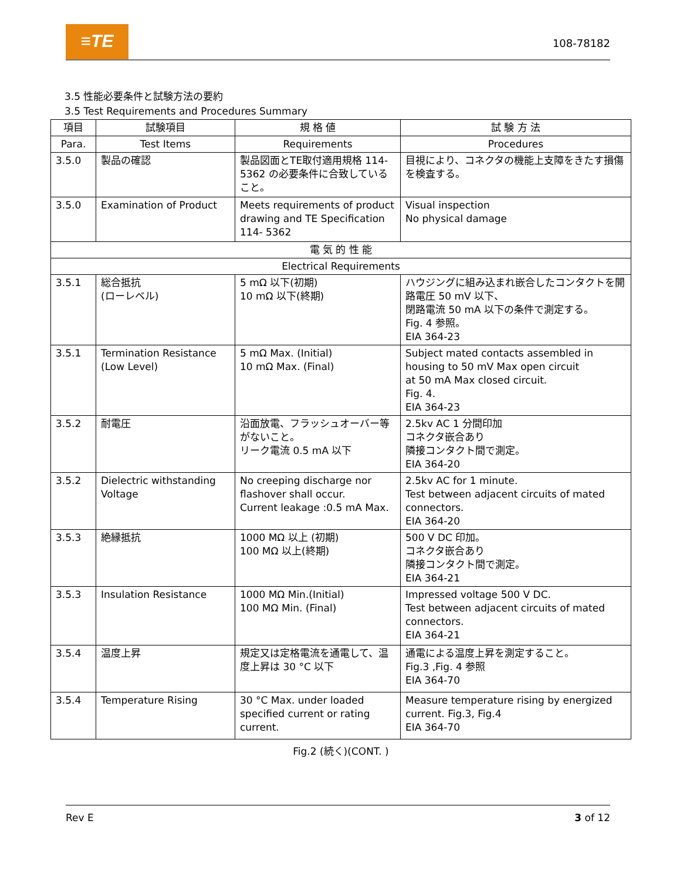≡TE 108-78182
3.5 性能必要条件と試験方法の要約
3.5 Test Requirements and Procedures Summary
| 項目 | 試験項目 | 規 格 値 | 試 験 方 法 |
| --- | --- | --- | --- |
| Para. | Test Items | Requirements | Procedures |
| 3.5.0 | 製品の確認 | 製品図面とTE取付適用規格 114-5362 の必要条件に合致していること。 | 目視により、コネクタの機能上支障をきたす損傷を検査する。 |
| 3.5.0 | Examination of Product | Meets requirements of product drawing and TE Specification 114- 5362 | Visual inspection No physical damage |
| 電 気 的 性 能 | | | |
| Electrical Requirements | | | |
| 3.5.1 | 総合抵抗 (ローレベル) | 5 mΩ 以下(初期) 10 mΩ 以下(終期) | ハウジングに組み込まれ嵌合したコンタクトを開路電圧 50 mV 以下、 閉路電流 50 mA 以下の条件で測定する。 Fig. 4 参照。 EIA 364-23 |
| 3.5.1 | Termination Resistance (Low Level) | 5 mΩ Max. (Initial) 10 mΩ Max. (Final) | Subject mated contacts assembled in housing to 50 mV Max open circuit at 50 mA Max closed circuit. Fig. 4. EIA 364-23 |
| 3.5.2 | 耐電圧 | 沿面放電、フラッシュオーバー等がないこと。 リーク電流 0.5 mA 以下 | 2.5kv AC 1 分間印加 コネクタ嵌合あり 隣接コンタクト間で測定。 EIA 364-20 |
| 3.5.2 | Dielectric withstanding Voltage | No creeping discharge nor flashover shall occur. Current leakage :0.5 mA Max. | 2.5kv AC for 1 minute. Test between adjacent circuits of mated connectors. EIA 364-20 |
| 3.5.3 | 絶縁抵抗 | 1000 MΩ 以上 (初期) 100 MΩ 以上(終期) | 500 V DC 印加。 コネクタ嵌合あり 隣接コンタクト間で測定。 EIA 364-21 |
| 3.5.3 | Insulation Resistance | 1000 MΩ Min.(Initial) 100 MΩ Min. (Final) | Impressed voltage 500 V DC. Test between adjacent circuits of mated connectors. EIA 364-21 |
| 3.5.4 | 温度上昇 | 規定又は定格電流を通電して、温度上昇は 30 °C 以下 | 通電による温度上昇を測定すること。 Fig.3 ,Fig. 4 参照 EIA 364-70 |
| 3.5.4 | Temperature Rising | 30 °C Max. under loaded specified current or rating current. | Measure temperature rising by energized current. Fig.3, Fig.4 EIA 364-70 |
Fig.2 (続く)(CONT. )
Rev E 3 of 12